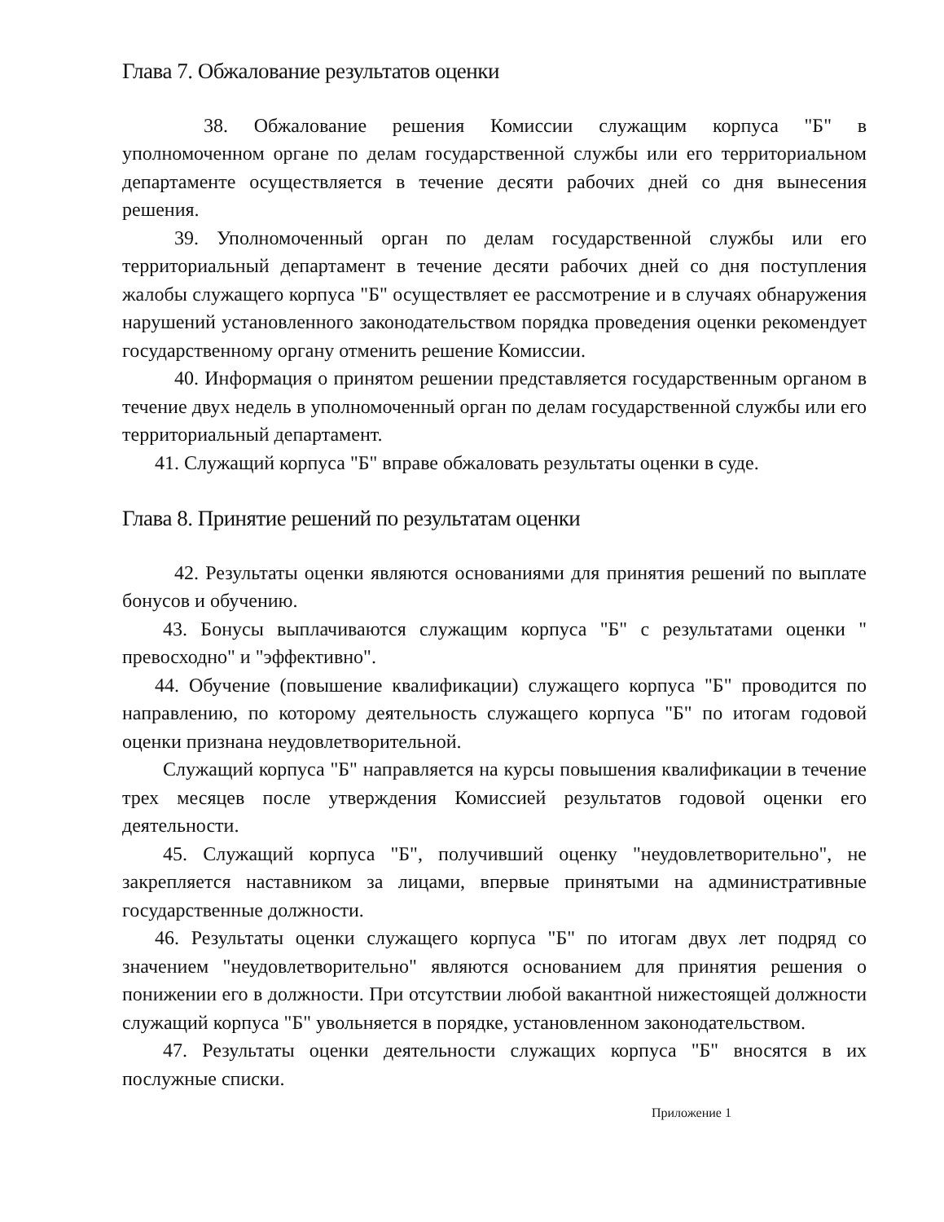Глава 7. Обжалование результатов оценки
38. Обжалование решения Комиссии служащим корпуса "Б" в уполномоченном органе по делам государственной службы или его территориальном департаменте осуществляется в течение десяти рабочих дней со дня вынесения решения.
39. Уполномоченный орган по делам государственной службы или его территориальный департамент в течение десяти рабочих дней со дня поступления жалобы служащего корпуса "Б" осуществляет ее рассмотрение и в случаях обнаружения нарушений установленного законодательством порядка проведения оценки рекомендует государственному органу отменить решение Комиссии.
40. Информация о принятом решении представляется государственным органом в течение двух недель в уполномоченный орган по делам государственной службы или его территориальный департамент.
41. Служащий корпуса "Б" вправе обжаловать результаты оценки в суде.
Глава 8. Принятие решений по результатам оценки
42. Результаты оценки являются основаниями для принятия решений по выплате бонусов и обучению.
43. Бонусы выплачиваются служащим корпуса "Б" с результатами оценки " превосходно" и "эффективно".
44. Обучение (повышение квалификации) служащего корпуса "Б" проводится по направлению, по которому деятельность служащего корпуса "Б" по итогам годовой оценки признана неудовлетворительной.
Служащий корпуса "Б" направляется на курсы повышения квалификации в течение трех месяцев после утверждения Комиссией результатов годовой оценки его деятельности.
45. Служащий корпуса "Б", получивший оценку "неудовлетворительно", не закрепляется наставником за лицами, впервые принятыми на административные государственные должности.
46. Результаты оценки служащего корпуса "Б" по итогам двух лет подряд со значением "неудовлетворительно" являются основанием для принятия решения о понижении его в должности. При отсутствии любой вакантной нижестоящей должности служащий корпуса "Б" увольняется в порядке, установленном законодательством.
47. Результаты оценки деятельности служащих корпуса "Б" вносятся в их послужные списки.
Приложение 1